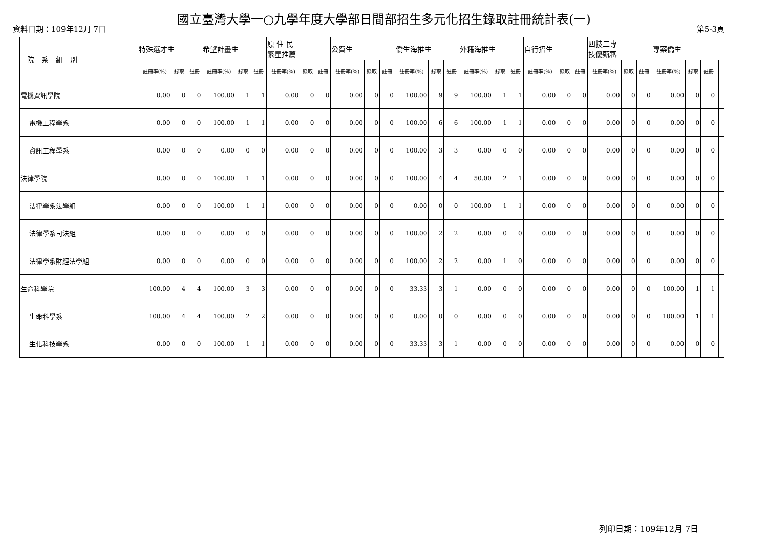國立臺灣大學一○九學年度大學部日間部招生多元化招生錄取註冊統計表(一)
資料日期：109年12月 7日 第5-3頁
| 院 系 組 別 | 特殊選才生 | | | 希望計畫生 | | | 原 住 民 繁星推薦 | | | 公費生 | | | 僑生海推生 | | | 外籍海推生 | | | 自行招生 | | | 四技二專 技優甄審 | | | 專案僑生 | | | | | |
| --- | --- | --- | --- | --- | --- | --- | --- | --- | --- | --- | --- | --- | --- | --- | --- | --- | --- | --- | --- | --- | --- | --- | --- | --- | --- | --- | --- | --- | --- | --- |
| | 註冊率(%) | 錄取 | 註冊 | 註冊率(%) | 錄取 | 註冊 | 註冊率(%) | 錄取 | 註冊 | 註冊率(%) | 錄取 | 註冊 | 註冊率(%) | 錄取 | 註冊 | 註冊率(%) | 錄取 | 註冊 | 註冊率(%) | 錄取 | 註冊 | 註冊率(%) | 錄取 | 註冊 | 註冊率(%) | 錄取 | 註冊 | | | |
| 電機資訊學院 | 0.00 | 0 | 0 | 100.00 | 1 | 1 | 0.00 | 0 | 0 | 0.00 | 0 | 0 | 100.00 | 9 | 9 | 100.00 | 1 | 1 | 0.00 | 0 | 0 | 0.00 | 0 | 0 | 0.00 | 0 | 0 | | | |
| 電機工程學系 | 0.00 | 0 | 0 | 100.00 | 1 | 1 | 0.00 | 0 | 0 | 0.00 | 0 | 0 | 100.00 | 6 | 6 | 100.00 | 1 | 1 | 0.00 | 0 | 0 | 0.00 | 0 | 0 | 0.00 | 0 | 0 | | | |
| 資訊工程學系 | 0.00 | 0 | 0 | 0.00 | 0 | 0 | 0.00 | 0 | 0 | 0.00 | 0 | 0 | 100.00 | 3 | 3 | 0.00 | 0 | 0 | 0.00 | 0 | 0 | 0.00 | 0 | 0 | 0.00 | 0 | 0 | | | |
| 法律學院 | 0.00 | 0 | 0 | 100.00 | 1 | 1 | 0.00 | 0 | 0 | 0.00 | 0 | 0 | 100.00 | 4 | 4 | 50.00 | 2 | 1 | 0.00 | 0 | 0 | 0.00 | 0 | 0 | 0.00 | 0 | 0 | | | |
| 法律學系法學組 | 0.00 | 0 | 0 | 100.00 | 1 | 1 | 0.00 | 0 | 0 | 0.00 | 0 | 0 | 0.00 | 0 | 0 | 100.00 | 1 | 1 | 0.00 | 0 | 0 | 0.00 | 0 | 0 | 0.00 | 0 | 0 | | | |
| 法律學系司法組 | 0.00 | 0 | 0 | 0.00 | 0 | 0 | 0.00 | 0 | 0 | 0.00 | 0 | 0 | 100.00 | 2 | 2 | 0.00 | 0 | 0 | 0.00 | 0 | 0 | 0.00 | 0 | 0 | 0.00 | 0 | 0 | | | |
| 法律學系財經法學組 | 0.00 | 0 | 0 | 0.00 | 0 | 0 | 0.00 | 0 | 0 | 0.00 | 0 | 0 | 100.00 | 2 | 2 | 0.00 | 1 | 0 | 0.00 | 0 | 0 | 0.00 | 0 | 0 | 0.00 | 0 | 0 | | | |
| 生命科學院 | 100.00 | 4 | 4 | 100.00 | 3 | 3 | 0.00 | 0 | 0 | 0.00 | 0 | 0 | 33.33 | 3 | 1 | 0.00 | 0 | 0 | 0.00 | 0 | 0 | 0.00 | 0 | 0 | 100.00 | 1 | 1 | | | |
| 生命科學系 | 100.00 | 4 | 4 | 100.00 | 2 | 2 | 0.00 | 0 | 0 | 0.00 | 0 | 0 | 0.00 | 0 | 0 | 0.00 | 0 | 0 | 0.00 | 0 | 0 | 0.00 | 0 | 0 | 100.00 | 1 | 1 | | | |
| 生化科技學系 | 0.00 | 0 | 0 | 100.00 | 1 | 1 | 0.00 | 0 | 0 | 0.00 | 0 | 0 | 33.33 | 3 | 1 | 0.00 | 0 | 0 | 0.00 | 0 | 0 | 0.00 | 0 | 0 | 0.00 | 0 | 0 | | | |
列印日期：109年12月 7日